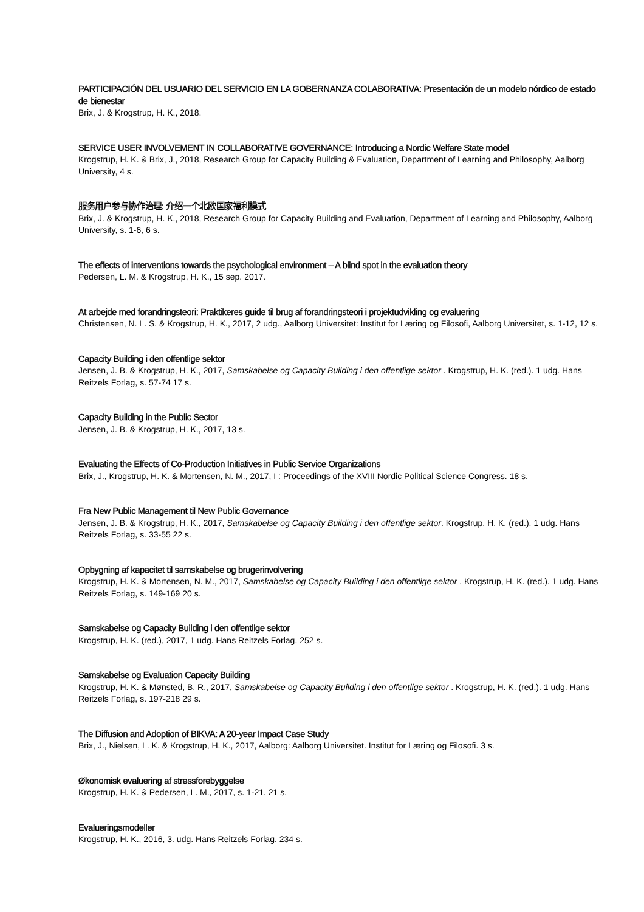PARTICIPACIÓN DEL USUARIO DEL SERVICIO EN LA GOBERNANZA COLABORATIVA: Presentación de un modelo nórdico de estado de bienestar
Brix, J. & Krogstrup, H. K., 2018.
SERVICE USER INVOLVEMENT IN COLLABORATIVE GOVERNANCE: Introducing a Nordic Welfare State model
Krogstrup, H. K. & Brix, J., 2018, Research Group for Capacity Building & Evaluation, Department of Learning and Philosophy, Aalborg University, 4 s.
服务用户参与协作治理: 介绍一个北欧国家福利模式
Brix, J. & Krogstrup, H. K., 2018, Research Group for Capacity Building and Evaluation, Department of Learning and Philosophy, Aalborg University, s. 1-6, 6 s.
The effects of interventions towards the psychological environment – A blind spot in the evaluation theory
Pedersen, L. M. & Krogstrup, H. K., 15 sep. 2017.
At arbejde med forandringsteori: Praktikeres guide til brug af forandringsteori i projektudvikling og evaluering
Christensen, N. L. S. & Krogstrup, H. K., 2017, 2 udg., Aalborg Universitet: Institut for Læring og Filosofi, Aalborg Universitet, s. 1-12, 12 s.
Capacity Building i den offentlige sektor
Jensen, J. B. & Krogstrup, H. K., 2017, Samskabelse og Capacity Building i den offentlige sektor . Krogstrup, H. K. (red.). 1 udg. Hans Reitzels Forlag, s. 57-74 17 s.
Capacity Building in the Public Sector
Jensen, J. B. & Krogstrup, H. K., 2017, 13 s.
Evaluating the Effects of Co-Production Initiatives in Public Service Organizations
Brix, J., Krogstrup, H. K. & Mortensen, N. M., 2017, I : Proceedings of the XVIII Nordic Political Science Congress. 18 s.
Fra New Public Management til New Public Governance
Jensen, J. B. & Krogstrup, H. K., 2017, Samskabelse og Capacity Building i den offentlige sektor. Krogstrup, H. K. (red.). 1 udg. Hans Reitzels Forlag, s. 33-55 22 s.
Opbygning af kapacitet til samskabelse og brugerinvolvering
Krogstrup, H. K. & Mortensen, N. M., 2017, Samskabelse og Capacity Building i den offentlige sektor . Krogstrup, H. K. (red.). 1 udg. Hans Reitzels Forlag, s. 149-169 20 s.
Samskabelse og Capacity Building i den offentlige sektor
Krogstrup, H. K. (red.), 2017, 1 udg. Hans Reitzels Forlag. 252 s.
Samskabelse og Evaluation Capacity Building
Krogstrup, H. K. & Mønsted, B. R., 2017, Samskabelse og Capacity Building i den offentlige sektor . Krogstrup, H. K. (red.). 1 udg. Hans Reitzels Forlag, s. 197-218 29 s.
The Diffusion and Adoption of BIKVA: A 20-year Impact Case Study
Brix, J., Nielsen, L. K. & Krogstrup, H. K., 2017, Aalborg: Aalborg Universitet. Institut for Læring og Filosofi. 3 s.
Økonomisk evaluering af stressforebyggelse
Krogstrup, H. K. & Pedersen, L. M., 2017, s. 1-21. 21 s.
Evalueringsmodeller
Krogstrup, H. K., 2016, 3. udg. Hans Reitzels Forlag. 234 s.